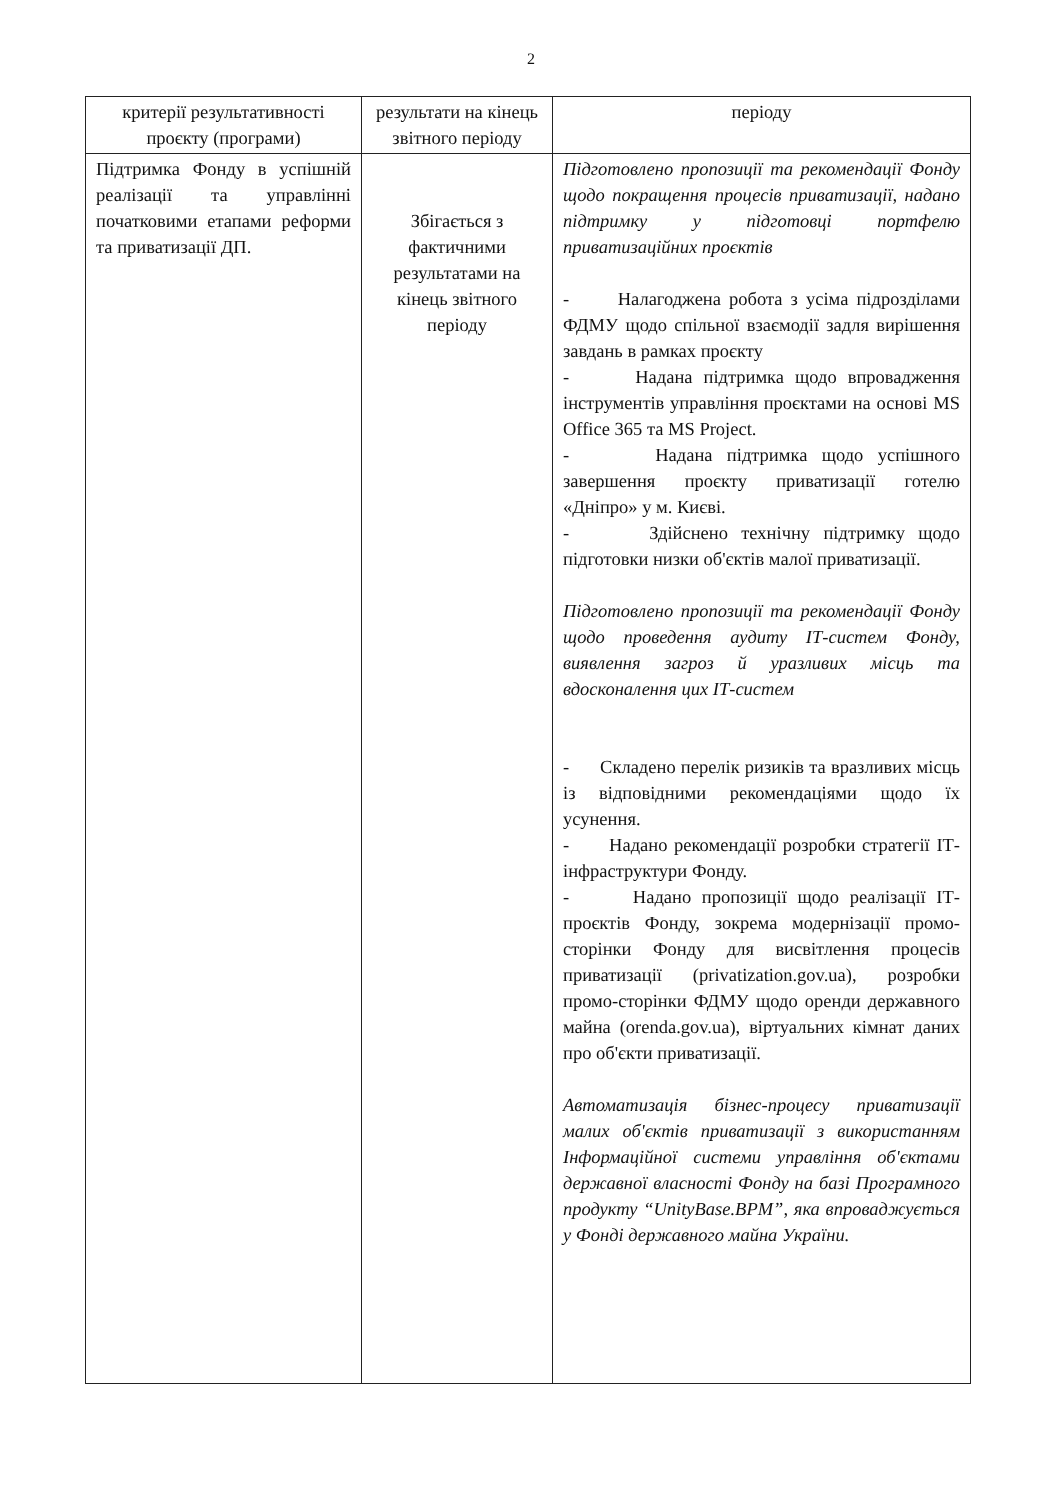2
| критерії результативності проєкту (програми) | результати на кінець звітного періоду | періоду |
| Підтримка Фонду в успішній реалізації та управлінні початковими етапами реформи та приватизації ДП. | Збігається з фактичними результатами на кінець звітного періоду | Підготовлено пропозиції та рекомендації Фонду щодо покращення процесів приватизації, надано підтримку у підготовці портфелю приватизаційних проєктів - Налагоджена робота з усіма підрозділами ФДМУ щодо спільної взаємодії задля вирішення завдань в рамках проєкту - Надана підтримка щодо впровадження інструментів управління проєктами на основі MS Office 365 та MS Project. - Надана підтримка щодо успішного завершення проєкту приватизації готелю «Дніпро» у м. Києві. - Здійснено технічну підтримку щодо підготовки низки об'єктів малої приватизації. Підготовлено пропозиції та рекомендації Фонду щодо проведення аудиту ІТ-систем Фонду, виявлення загроз й уразливих місць та вдосконалення цих ІТ-систем - Складено перелік ризиків та вразливих місць із відповідними рекомендаціями щодо їх усунення. - Надано рекомендації розробки стратегії ІТ-інфраструктури Фонду. - Надано пропозиції щодо реалізації ІТ-проєктів Фонду, зокрема модернізації промо-сторінки Фонду для висвітлення процесів приватизації (privatization.gov.ua), розробки промо-сторінки ФДМУ щодо оренди державного майна (orenda.gov.ua), віртуальних кімнат даних про об'єкти приватизації. Автоматизація бізнес-процесу приватизації малих об'єктів приватизації з використанням Інформаційної системи управління об'єктами державної власності Фонду на базі Програмного продукту “UnityBase.BPM”, яка впроваджується у Фонді державного майна України. |